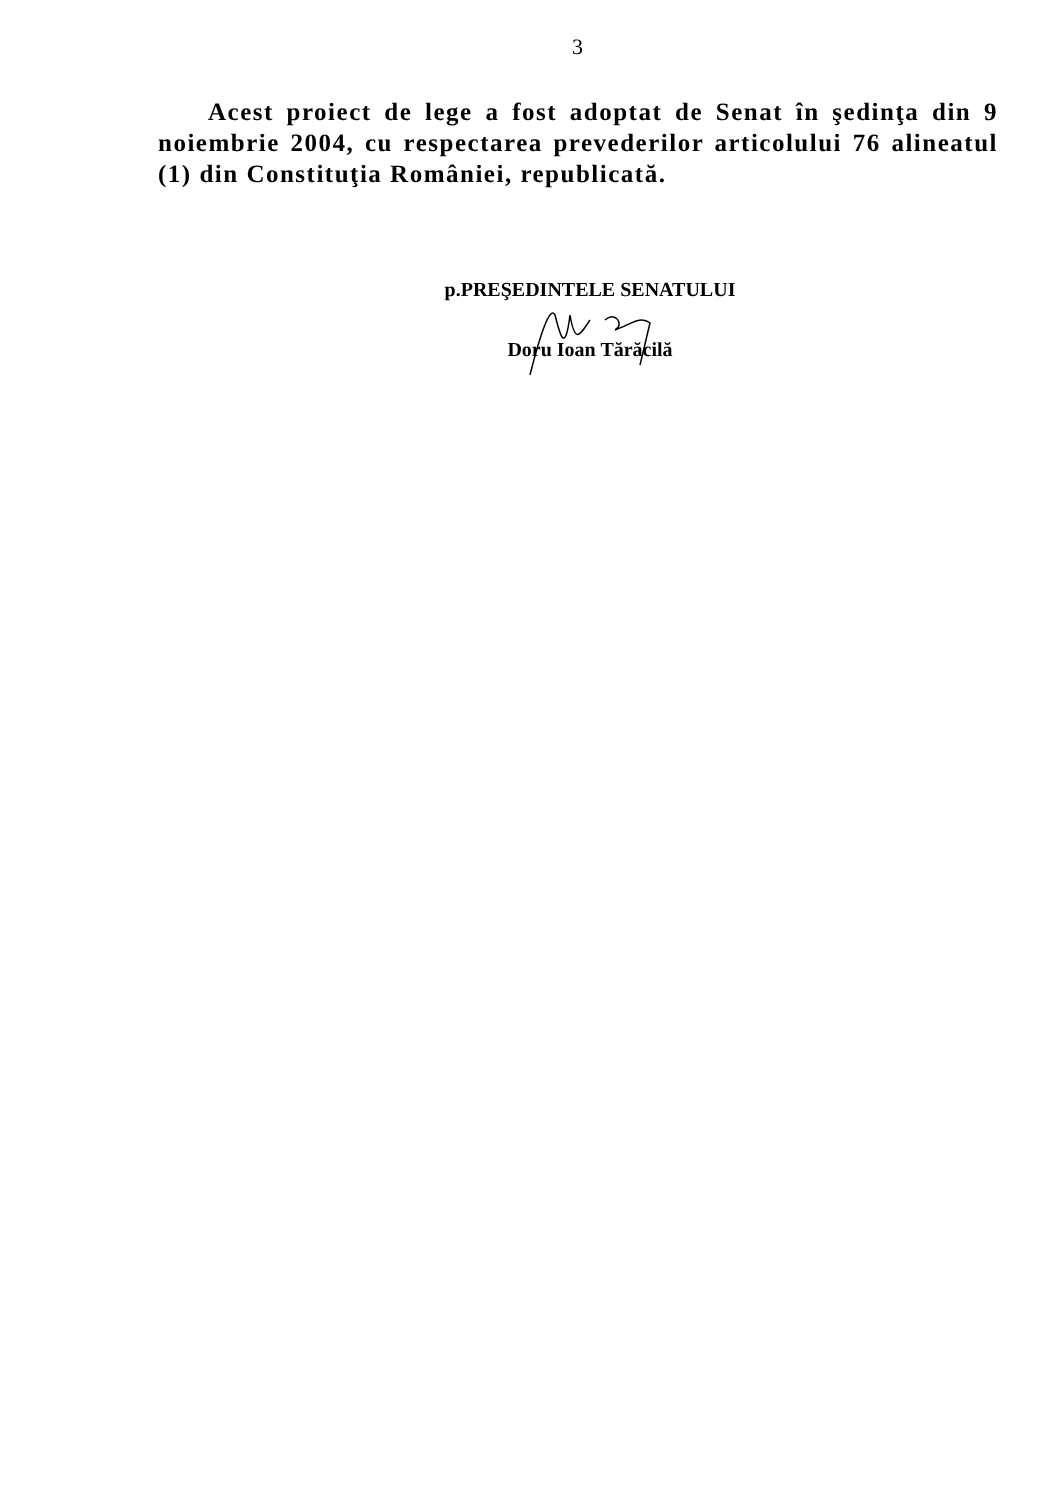3
Acest proiect de lege a fost adoptat de Senat în şedinţa din 9 noiembrie 2004, cu respectarea prevederilor articolului 76 alineatul (1) din Constituţia României, republicată.
p.PREŞEDINTELE SENATULUI
Doru Ioan Tărăcilă